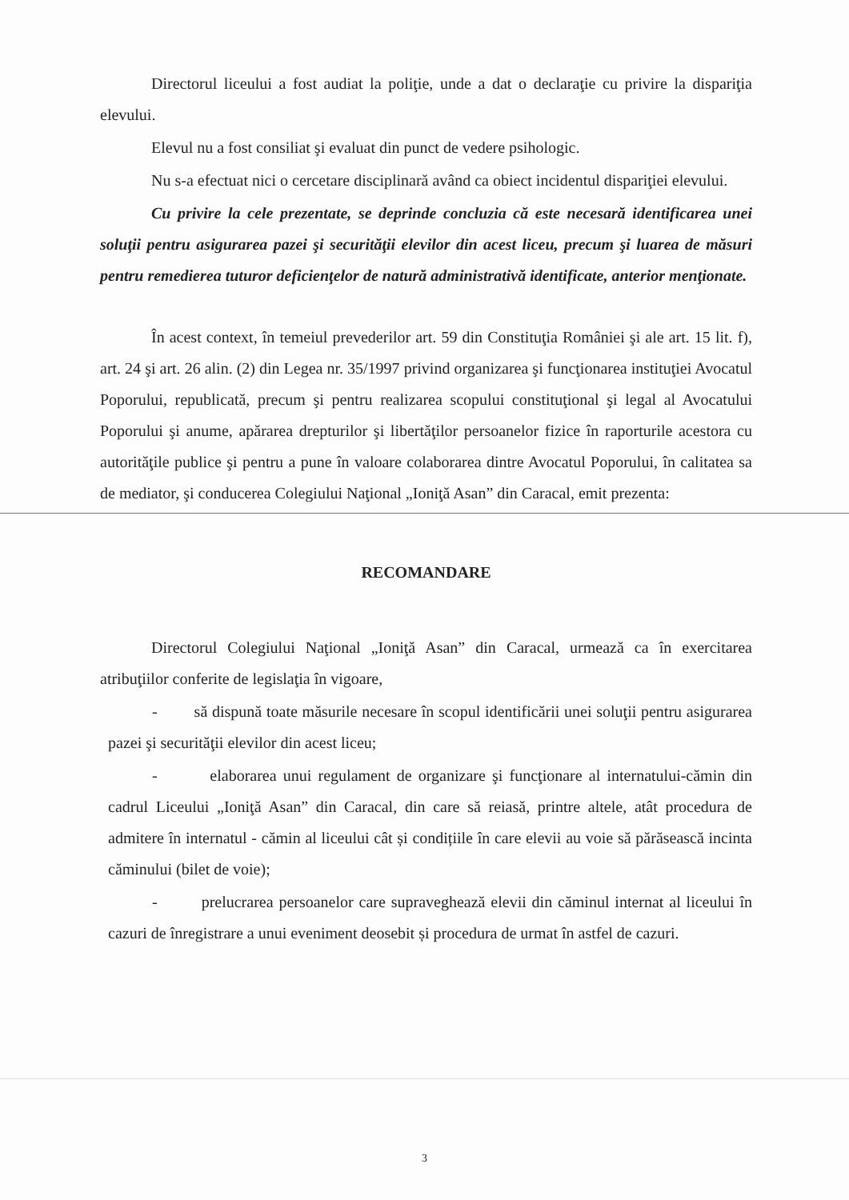Directorul liceului a fost audiat la poliţie, unde a dat o declaraţie cu privire la dispariţia elevului.
Elevul nu a fost consiliat şi evaluat din punct de vedere psihologic.
Nu s-a efectuat nici o cercetare disciplinară având ca obiect incidentul dispariţiei elevului.
Cu privire la cele prezentate, se deprinde concluzia că este necesară identificarea unei soluţii pentru asigurarea pazei şi securităţii elevilor din acest liceu, precum şi luarea de măsuri pentru remedierea tuturor deficienţelor de natură administrativă identificate, anterior menţionate.
În acest context, în temeiul prevederilor art. 59 din Constituţia României şi ale art. 15 lit. f), art. 24 şi art. 26 alin. (2) din Legea nr. 35/1997 privind organizarea şi funcţionarea instituţiei Avocatul Poporului, republicată, precum şi pentru realizarea scopului constituţional şi legal al Avocatului Poporului şi anume, apărarea drepturilor şi libertăţilor persoanelor fizice în raporturile acestora cu autorităţile publice şi pentru a pune în valoare colaborarea dintre Avocatul Poporului, în calitatea sa de mediator, şi conducerea Colegiului Naţional „Ioniţă Asan” din Caracal, emit prezenta:
RECOMANDARE
Directorul Colegiului Naţional „Ioniţă Asan” din Caracal, urmează ca în exercitarea atribuţiilor conferite de legislaţia în vigoare,
- să dispună toate măsurile necesare în scopul identificării unei soluţii pentru asigurarea pazei şi securităţii elevilor din acest liceu;
- elaborarea unui regulament de organizare şi funcţionare al internatului-cămin din cadrul Liceului „Ioniţă Asan” din Caracal, din care să reiasă, printre altele, atât procedura de admitere în internatul - cămin al liceului cât și condițiile în care elevii au voie să părăsească incinta căminului (bilet de voie);
- prelucrarea persoanelor care supraveghează elevii din căminul internat al liceului în cazuri de înregistrare a unui eveniment deosebit și procedura de urmat în astfel de cazuri.
3